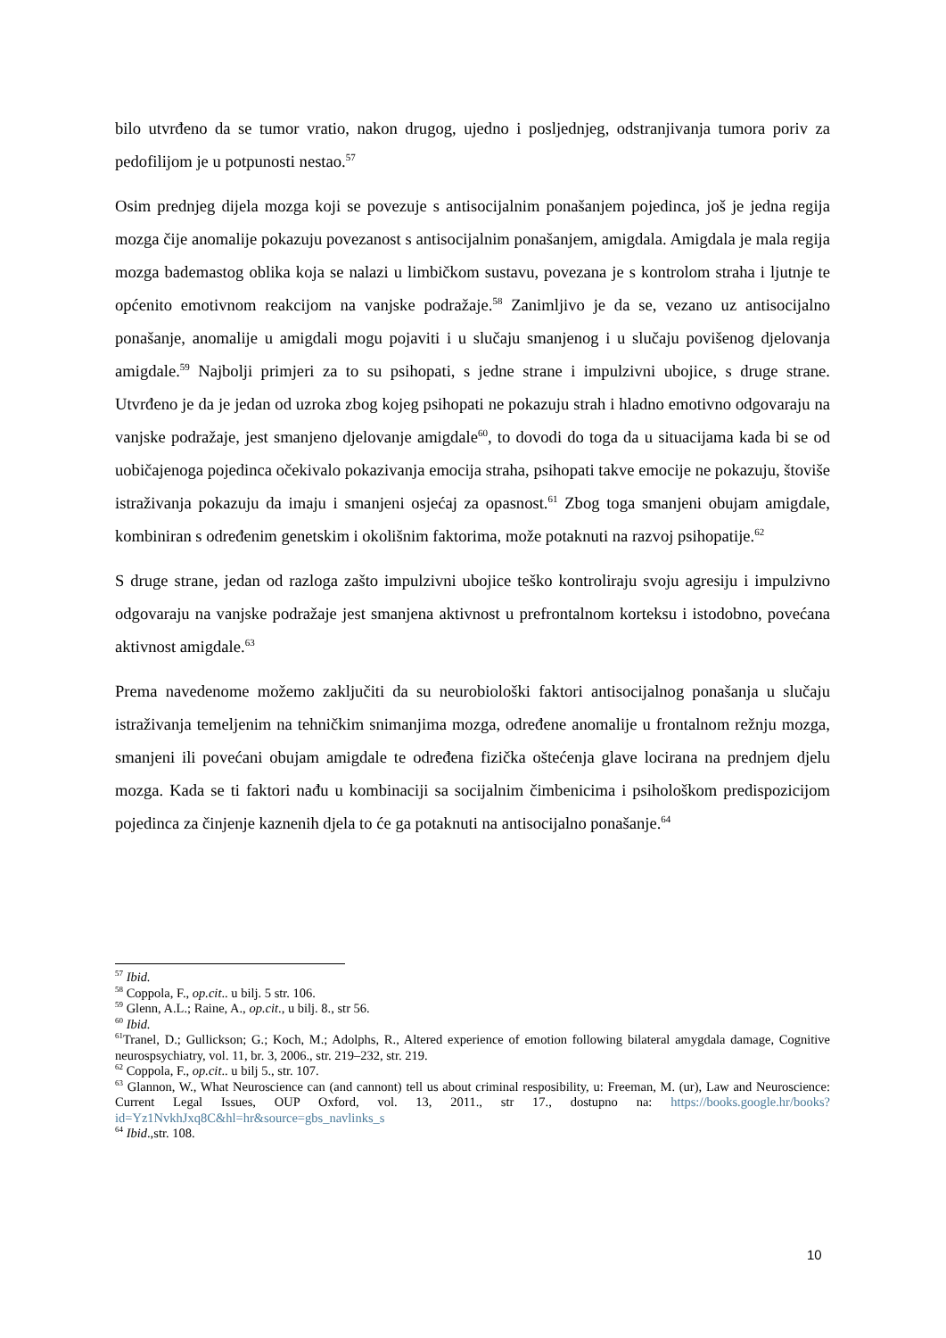bilo utvrđeno da se tumor vratio, nakon drugog, ujedno i posljednjeg, odstranjivanja tumora poriv za pedofilijom je u potpunosti nestao.<sup>57</sup>
Osim prednjeg dijela mozga koji se povezuje s antisocijalnim ponašanjem pojedinca, još je jedna regija mozga čije anomalije pokazuju povezanost s antisocijalnim ponašanjem, amigdala. Amigdala je mala regija mozga bademastog oblika koja se nalazi u limbičkom sustavu, povezana je s kontrolom straha i ljutnje te općenito emotivnom reakcijom na vanjske podražaje.<sup>58</sup> Zanimljivo je da se, vezano uz antisocijalno ponašanje, anomalije u amigdali mogu pojaviti i u slučaju smanjenog i u slučaju povišenog djelovanja amigdale.<sup>59</sup> Najbolji primjeri za to su psihopati, s jedne strane i impulzivni ubojice, s druge strane. Utvrđeno je da je jedan od uzroka zbog kojeg psihopati ne pokazuju strah i hladno emotivno odgovaraju na vanjske podražaje, jest smanjeno djelovanje amigdale<sup>60</sup>, to dovodi do toga da u situacijama kada bi se od uobičajenoga pojedinca očekivalo pokazivanja emocija straha, psihopati takve emocije ne pokazuju, štoviše istraživanja pokazuju da imaju i smanjeni osjećaj za opasnost.<sup>61</sup> Zbog toga smanjeni obujam amigdale, kombiniran s određenim genetskim i okolišnim faktorima, može potaknuti na razvoj psihopatije.<sup>62</sup>
S druge strane, jedan od razloga zašto impulzivni ubojice teško kontroliraju svoju agresiju i impulzivno odgovaraju na vanjske podražaje jest smanjena aktivnost u prefrontalnom korteksu i istodobno, povećana aktivnost amigdale.<sup>63</sup>
Prema navedenome možemo zaključiti da su neurobiološki faktori antisocijalnog ponašanja u slučaju istraživanja temeljenim na tehničkim snimanjima mozga, određene anomalije u frontalnom režnju mozga, smanjeni ili povećani obujam amigdale te određena fizička oštećenja glave locirana na prednjem djelu mozga. Kada se ti faktori nađu u kombinaciji sa socijalnim čimbenicima i psihološkom predispozicijom pojedinca za činjenje kaznenih djela to će ga potaknuti na antisocijalno ponašanje.<sup>64</sup>
<sup>57</sup> Ibid.
<sup>58</sup> Coppola, F., op.cit.. u bilj. 5 str. 106.
<sup>59</sup> Glenn, A.L.; Raine, A., op.cit., u bilj. 8., str 56.
<sup>60</sup> Ibid.
<sup>61</sup> Tranel, D.; Gullickson; G.; Koch, M.; Adolphs, R., Altered experience of emotion following bilateral amygdala damage, Cognitive neurospsychiatry, vol. 11, br. 3, 2006., str. 219–232, str. 219.
<sup>62</sup> Coppola, F., op.cit.. u bilj 5., str. 107.
<sup>63</sup> Glannon, W., What Neuroscience can (and cannont) tell us about criminal resposibility, u: Freeman, M. (ur), Law and Neuroscience: Current Legal Issues, OUP Oxford, vol. 13, 2011., str 17., dostupno na: https://books.google.hr/books?id=Yz1NvkhJxq8C&hl=hr&source=gbs_navlinks_s
<sup>64</sup> Ibid.,str. 108.
10